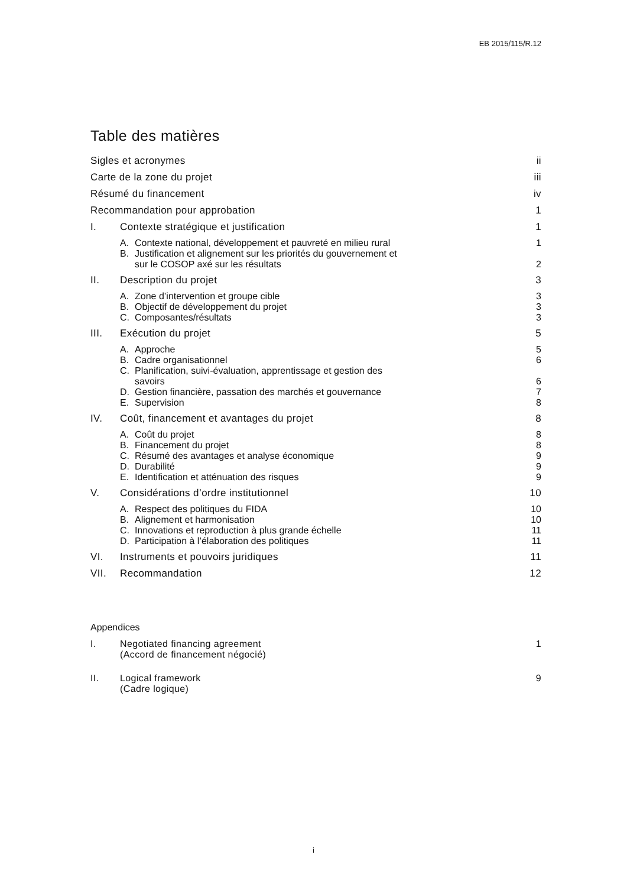EB 2015/115/R.12
Table des matières
Sigles et acronymes ii
Carte de la zone du projet iii
Résumé du financement iv
Recommandation pour approbation 1
I. Contexte stratégique et justification 1
A. Contexte national, développement et pauvreté en milieu rural 1
B. Justification et alignement sur les priorités du gouvernement et
sur le COSOP axé sur les résultats 2
II. Description du projet 3
A. Zone d’intervention et groupe cible 3
B. Objectif de développement du projet 3
C. Composantes/résultats 3
III. Exécution du projet 5
A. Approche 5
B. Cadre organisationnel 6
C. Planification, suivi-évaluation, apprentissage et gestion des
savoirs 6
D. Gestion financière, passation des marchés et gouvernance 7
E. Supervision 8
IV. Coût, financement et avantages du projet 8
A. Coût du projet 8
B. Financement du projet 8
C. Résumé des avantages et analyse économique 9
D. Durabilité 9
E. Identification et atténuation des risques 9
V. Considérations d’ordre institutionnel 10
A. Respect des politiques du FIDA 10
B. Alignement et harmonisation 10
C. Innovations et reproduction à plus grande échelle 11
D. Participation à l’élaboration des politiques 11
VI. Instruments et pouvoirs juridiques 11
VII. Recommandation 12
Appendices
I. Negotiated financing agreement
(Accord de financement négocié) 1
II. Logical framework
(Cadre logique) 9
i